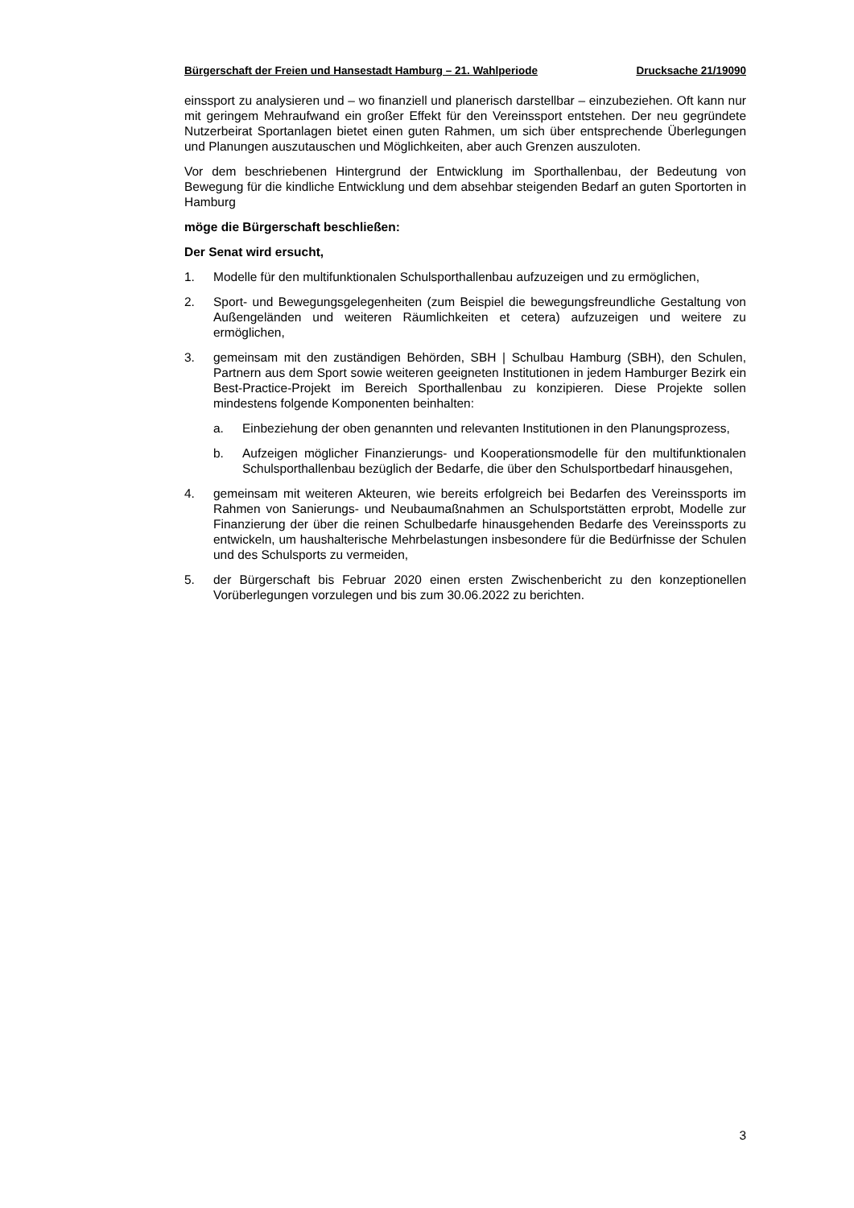Bürgerschaft der Freien und Hansestadt Hamburg – 21. Wahlperiode Drucksache 21/19090
einssport zu analysieren und – wo finanziell und planerisch darstellbar – einzubeziehen. Oft kann nur mit geringem Mehraufwand ein großer Effekt für den Vereinssport entstehen. Der neu gegründete Nutzerbeirat Sportanlagen bietet einen guten Rahmen, um sich über entsprechende Überlegungen und Planungen auszutauschen und Möglichkeiten, aber auch Grenzen auszuloten.
Vor dem beschriebenen Hintergrund der Entwicklung im Sporthallenbau, der Bedeutung von Bewegung für die kindliche Entwicklung und dem absehbar steigenden Bedarf an guten Sportorten in Hamburg
möge die Bürgerschaft beschließen:
Der Senat wird ersucht,
1. Modelle für den multifunktionalen Schulsporthallenbau aufzuzeigen und zu ermöglichen,
2. Sport- und Bewegungsgelegenheiten (zum Beispiel die bewegungsfreundliche Gestaltung von Außengeländen und weiteren Räumlichkeiten et cetera) aufzuzeigen und weitere zu ermöglichen,
3. gemeinsam mit den zuständigen Behörden, SBH | Schulbau Hamburg (SBH), den Schulen, Partnern aus dem Sport sowie weiteren geeigneten Institutionen in jedem Hamburger Bezirk ein Best-Practice-Projekt im Bereich Sporthallenbau zu konzipieren. Diese Projekte sollen mindestens folgende Komponenten beinhalten:
a. Einbeziehung der oben genannten und relevanten Institutionen in den Planungsprozess,
b. Aufzeigen möglicher Finanzierungs- und Kooperationsmodelle für den multifunktionalen Schulsporthallenbau bezüglich der Bedarfe, die über den Schulsportbedarf hinausgehen,
4. gemeinsam mit weiteren Akteuren, wie bereits erfolgreich bei Bedarfen des Vereinssports im Rahmen von Sanierungs- und Neubaumaßnahmen an Schulsportstätten erprobt, Modelle zur Finanzierung der über die reinen Schulbedarfe hinausgehenden Bedarfe des Vereinssports zu entwickeln, um haushalterische Mehrbelastungen insbesondere für die Bedürfnisse der Schulen und des Schulsports zu vermeiden,
5. der Bürgerschaft bis Februar 2020 einen ersten Zwischenbericht zu den konzeptionellen Vorüberlegungen vorzulegen und bis zum 30.06.2022 zu berichten.
3